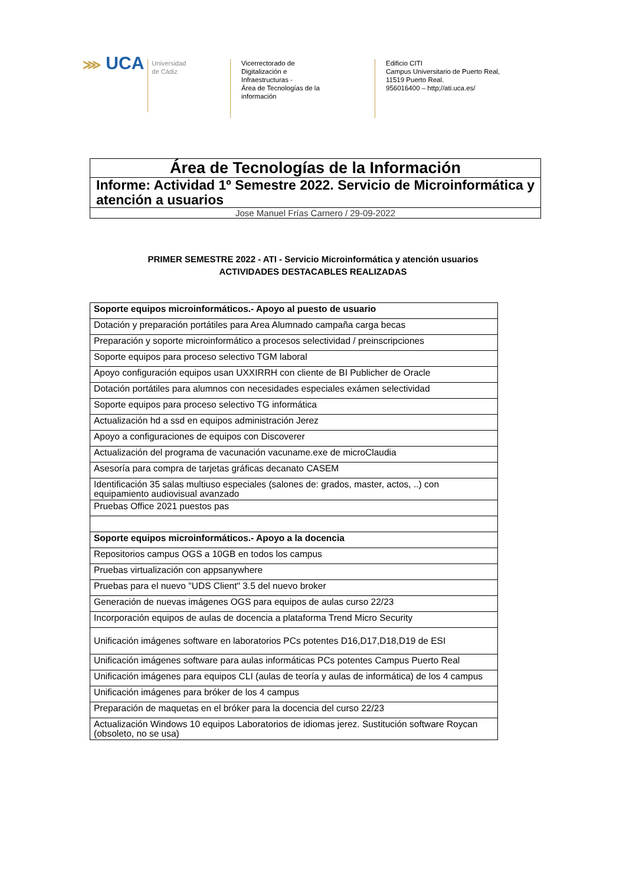⋙ UCA
Universidad
de Cádiz
Vicerrectorado de
Digitalización e
Infraestructuras -
Área de Tecnologías de la
información
Edificio CITI
Campus Universitario de Puerto Real,
11519 Puerto Real.
956016400 – http;//ati.uca.es/
Área de Tecnologías de la Información
Informe: Actividad 1º Semestre 2022. Servicio de Microinformática y atención a usuarios
Jose Manuel Frías Carnero / 29-09-2022
PRIMER SEMESTRE 2022 - ATI - Servicio Microinformática y atención usuarios
ACTIVIDADES DESTACABLES REALIZADAS
| Soporte equipos microinformáticos.- Apoyo al puesto de usuario |
| Dotación y preparación portátiles para Area Alumnado campaña carga becas |
| Preparación y soporte microinformático a procesos selectividad / preinscripciones |
| Soporte equipos para proceso selectivo TGM laboral |
| Apoyo configuración equipos usan UXXIRRH con cliente de BI Publicher de Oracle |
| Dotación portátiles para alumnos con necesidades especiales exámen selectividad |
| Soporte equipos para proceso selectivo TG informática |
| Actualización hd a ssd en equipos administración Jerez |
| Apoyo a configuraciones de equipos con Discoverer |
| Actualización del programa de vacunación vacuname.exe de microClaudia |
| Asesoría para compra de tarjetas gráficas decanato CASEM |
| Identificación 35 salas multiuso especiales (salones de: grados, master, actos, ..) con equipamiento audiovisual avanzado |
| Pruebas Office 2021 puestos pas |
| Soporte equipos microinformáticos.- Apoyo a la docencia |
| Repositorios campus OGS a 10GB en todos los campus |
| Pruebas virtualización con appsanywhere |
| Pruebas para el nuevo "UDS Client" 3.5 del nuevo broker |
| Generación de nuevas imágenes OGS para equipos de aulas curso 22/23 |
| Incorporación equipos de aulas de docencia a plataforma Trend Micro Security |
| Unificación imágenes software en laboratorios PCs potentes D16,D17,D18,D19 de ESI |
| Unificación imágenes software para aulas informáticas PCs potentes Campus Puerto Real |
| Unificación imágenes para equipos CLI (aulas de teoría y aulas de informática) de los 4 campus |
| Unificación imágenes para bróker de los 4 campus |
| Preparación de maquetas en el bróker para la docencia del curso 22/23 |
| Actualización Windows 10 equipos Laboratorios de idiomas jerez. Sustitución software Roycan (obsoleto, no se usa) |